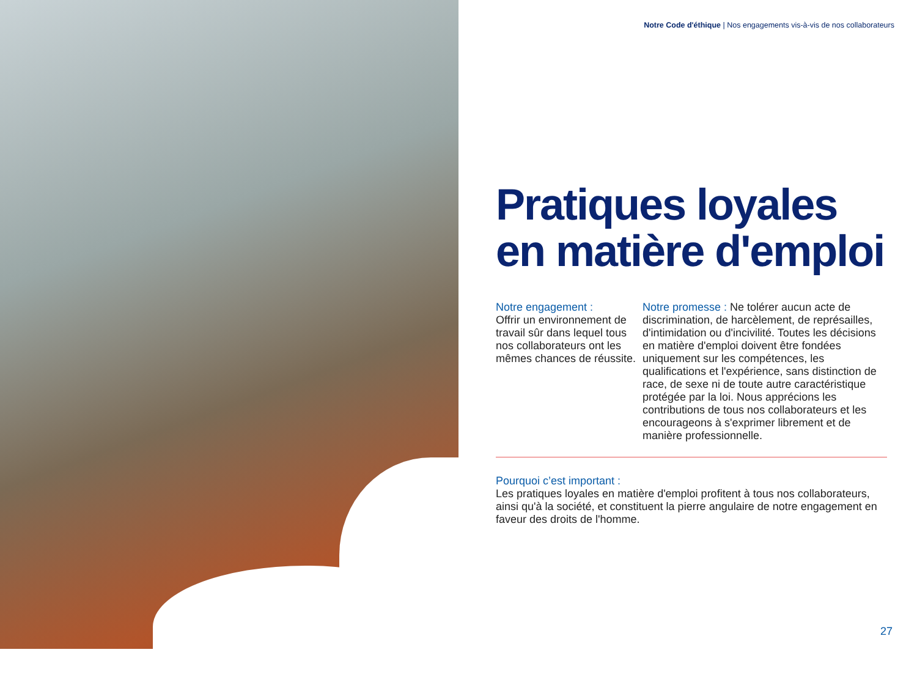Notre Code d'éthique | Nos engagements vis-à-vis de nos collaborateurs
Pratiques loyales en matière d'emploi
Notre engagement :
Offrir un environnement de travail sûr dans lequel tous nos collaborateurs ont les mêmes chances de réussite.
Notre promesse : Ne tolérer aucun acte de discrimination, de harcèlement, de représailles, d'intimidation ou d'incivilité. Toutes les décisions en matière d'emploi doivent être fondées uniquement sur les compétences, les qualifications et l'expérience, sans distinction de race, de sexe ni de toute autre caractéristique protégée par la loi. Nous apprécions les contributions de tous nos collaborateurs et les encourageons à s'exprimer librement et de manière professionnelle.
Pourquoi c’est important :
Les pratiques loyales en matière d'emploi profitent à tous nos collaborateurs, ainsi qu'à la société, et constituent la pierre angulaire de notre engagement en faveur des droits de l'homme.
27